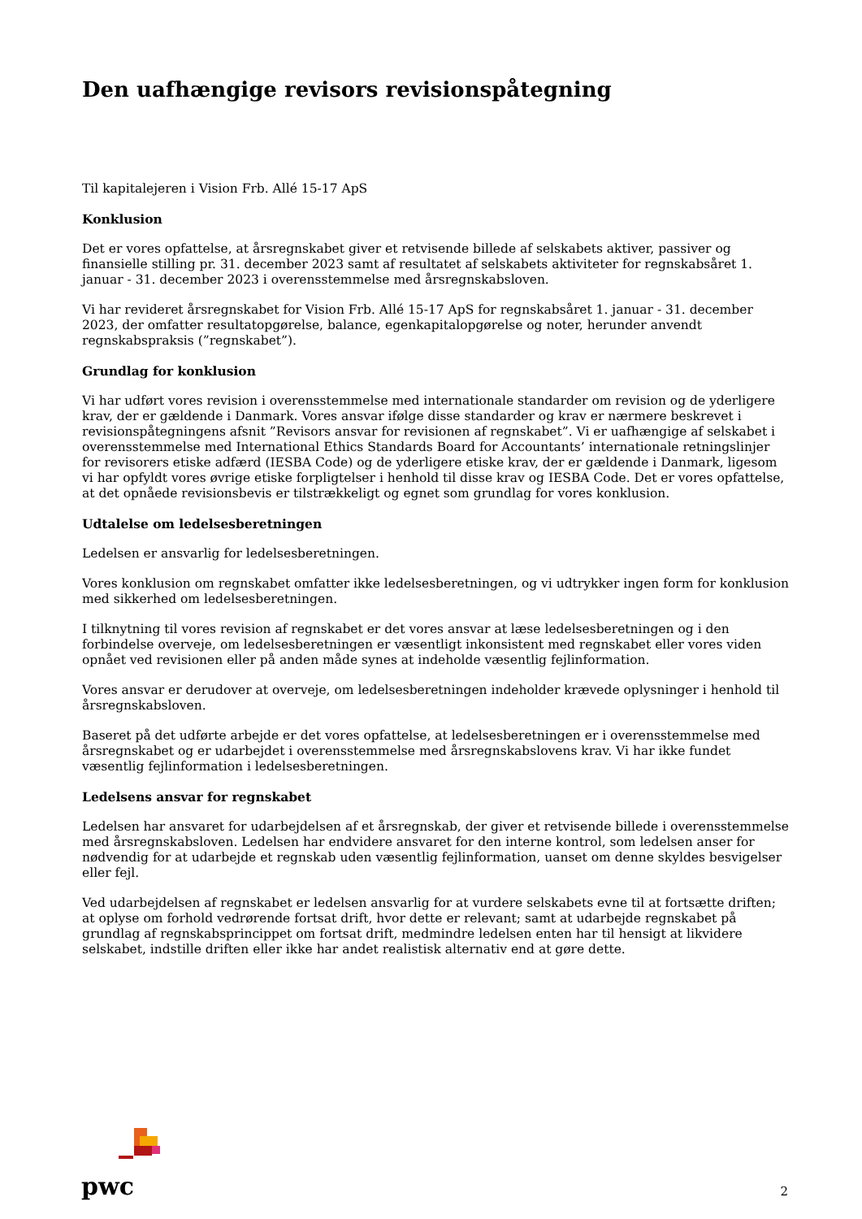Den uafhængige revisors revisionspåtegning
Til kapitalejeren i Vision Frb. Allé 15-17 ApS
Konklusion
Det er vores opfattelse, at årsregnskabet giver et retvisende billede af selskabets aktiver, passiver og finansielle stilling pr. 31. december 2023 samt af resultatet af selskabets aktiviteter for regnskabsåret 1. januar - 31. december 2023 i overensstemmelse med årsregnskabsloven.
Vi har revideret årsregnskabet for Vision Frb. Allé 15-17 ApS for regnskabsåret 1. januar - 31. december 2023, der omfatter resultatopgørelse, balance, egenkapitalopgørelse og noter, herunder anvendt regnskabspraksis (”regnskabet”).
Grundlag for konklusion
Vi har udført vores revision i overensstemmelse med internationale standarder om revision og de yderligere krav, der er gældende i Danmark. Vores ansvar ifølge disse standarder og krav er nærmere beskrevet i revisionspåtegningens afsnit ”Revisors ansvar for revisionen af regnskabet”. Vi er uafhængige af selskabet i overensstemmelse med International Ethics Standards Board for Accountants’ internationale retningslinjer for revisorers etiske adfærd (IESBA Code) og de yderligere etiske krav, der er gældende i Danmark, ligesom vi har opfyldt vores øvrige etiske forpligtelser i henhold til disse krav og IESBA Code. Det er vores opfattelse, at det opnåede revisionsbevis er tilstrækkeligt og egnet som grundlag for vores konklusion.
Udtalelse om ledelsesberetningen
Ledelsen er ansvarlig for ledelsesberetningen.
Vores konklusion om regnskabet omfatter ikke ledelsesberetningen, og vi udtrykker ingen form for konklusion med sikkerhed om ledelsesberetningen.
I tilknytning til vores revision af regnskabet er det vores ansvar at læse ledelsesberetningen og i den forbindelse overveje, om ledelsesberetningen er væsentligt inkonsistent med regnskabet eller vores viden opnået ved revisionen eller på anden måde synes at indeholde væsentlig fejlinformation.
Vores ansvar er derudover at overveje, om ledelsesberetningen indeholder krævede oplysninger i henhold til årsregnskabsloven.
Baseret på det udførte arbejde er det vores opfattelse, at ledelsesberetningen er i overensstemmelse med årsregnskabet og er udarbejdet i overensstemmelse med årsregnskabslovens krav. Vi har ikke fundet væsentlig fejlinformation i ledelsesberetningen.
Ledelsens ansvar for regnskabet
Ledelsen har ansvaret for udarbejdelsen af et årsregnskab, der giver et retvisende billede i overensstemmelse med årsregnskabsloven. Ledelsen har endvidere ansvaret for den interne kontrol, som ledelsen anser for nødvendig for at udarbejde et regnskab uden væsentlig fejlinformation, uanset om denne skyldes besvigelser eller fejl.
Ved udarbejdelsen af regnskabet er ledelsen ansvarlig for at vurdere selskabets evne til at fortsætte driften; at oplyse om forhold vedrørende fortsat drift, hvor dette er relevant; samt at udarbejde regnskabet på grundlag af regnskabsprincippet om fortsat drift, medmindre ledelsen enten har til hensigt at likvidere selskabet, indstille driften eller ikke har andet realistisk alternativ end at gøre dette.
pwc 2